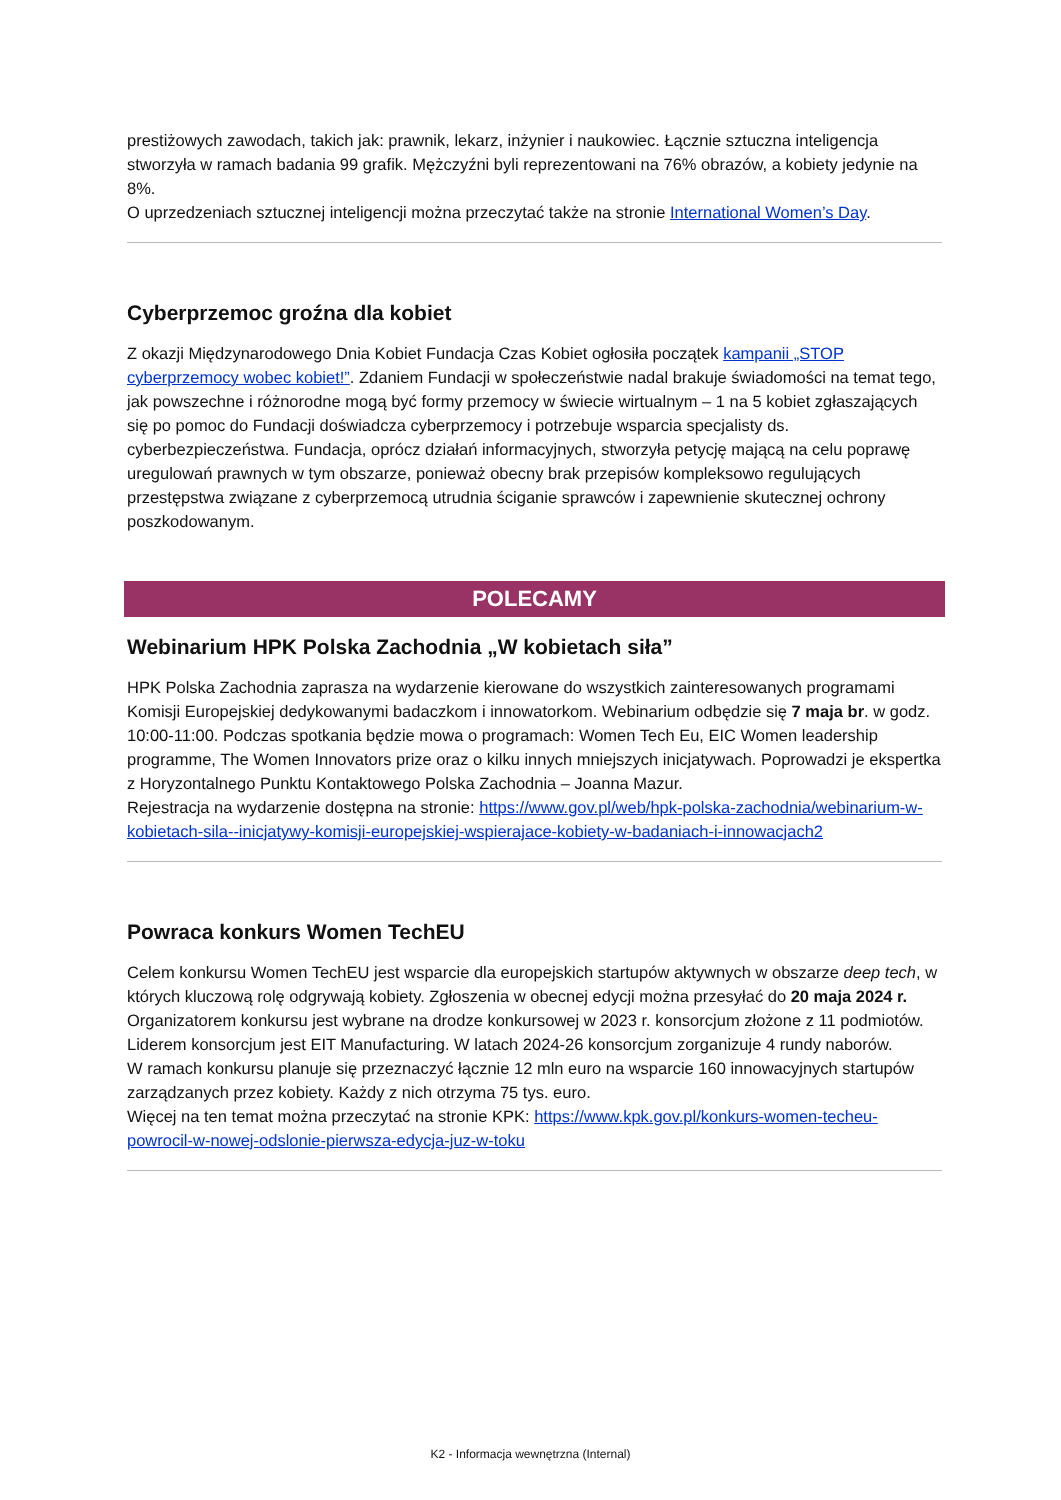prestiżowych zawodach, takich jak: prawnik, lekarz, inżynier i naukowiec. Łącznie sztuczna inteligencja stworzyła w ramach badania 99 grafik. Mężczyźni byli reprezentowani na 76% obrazów, a kobiety jedynie na 8%.
O uprzedzeniach sztucznej inteligencji można przeczytać także na stronie International Women’s Day.
Cyberprzemoc groźna dla kobiet
Z okazji Międzynarodowego Dnia Kobiet Fundacja Czas Kobiet ogłosiła początek kampanii „STOP cyberprzemocy wobec kobiet!”. Zdaniem Fundacji w społeczeństwie nadal brakuje świadomości na temat tego, jak powszechne i różnorodne mogą być formy przemocy w świecie wirtualnym – 1 na 5 kobiet zgłaszających się po pomoc do Fundacji doświadcza cyberprzemocy i potrzebuje wsparcia specjalisty ds. cyberbezpieczeństwa. Fundacja, oprócz działań informacyjnych, stworzyła petycję mającą na celu poprawę uregulowań prawnych w tym obszarze, ponieważ obecny brak przepisów kompleksowo regulujących przestępstwa związane z cyberprzemocą utrudnia ściganie sprawców i zapewnienie skutecznej ochrony poszkodowanym.
POLECAMY
Webinarium HPK Polska Zachodnia „W kobietach siła”
HPK Polska Zachodnia zaprasza na wydarzenie kierowane do wszystkich zainteresowanych programami Komisji Europejskiej dedykowanymi badaczkom i innowatorkom. Webinarium odbędzie się 7 maja br. w godz. 10:00-11:00. Podczas spotkania będzie mowa o programach: Women Tech Eu, EIC Women leadership programme, The Women Innovators prize oraz o kilku innych mniejszych inicjatywach. Poprowadzi je ekspertka z Horyzontalnego Punktu Kontaktowego Polska Zachodnia – Joanna Mazur.
Rejestracja na wydarzenie dostępna na stronie: https://www.gov.pl/web/hpk-polska-zachodnia/webinarium-w-kobietach-sila--inicjatywy-komisji-europejskiej-wspierajace-kobiety-w-badaniach-i-innowacjach2
Powraca konkurs Women TechEU
Celem konkursu Women TechEU jest wsparcie dla europejskich startupów aktywnych w obszarze deep tech, w których kluczową rolę odgrywają kobiety. Zgłoszenia w obecnej edycji można przesyłać do 20 maja 2024 r.
Organizatorem konkursu jest wybrane na drodze konkursowej w 2023 r. konsorcjum złożone z 11 podmiotów. Liderem konsorcjum jest EIT Manufacturing. W latach 2024-26 konsorcjum zorganizuje 4 rundy naborów.
W ramach konkursu planuje się przeznaczyć łącznie 12 mln euro na wsparcie 160 innowacyjnych startupów zarządzanych przez kobiety. Każdy z nich otrzyma 75 tys. euro.
Więcej na ten temat można przeczytać na stronie KPK: https://www.kpk.gov.pl/konkurs-women-techeu-powrocil-w-nowej-odslonie-pierwsza-edycja-juz-w-toku
K2 - Informacja wewnętrzna (Internal)